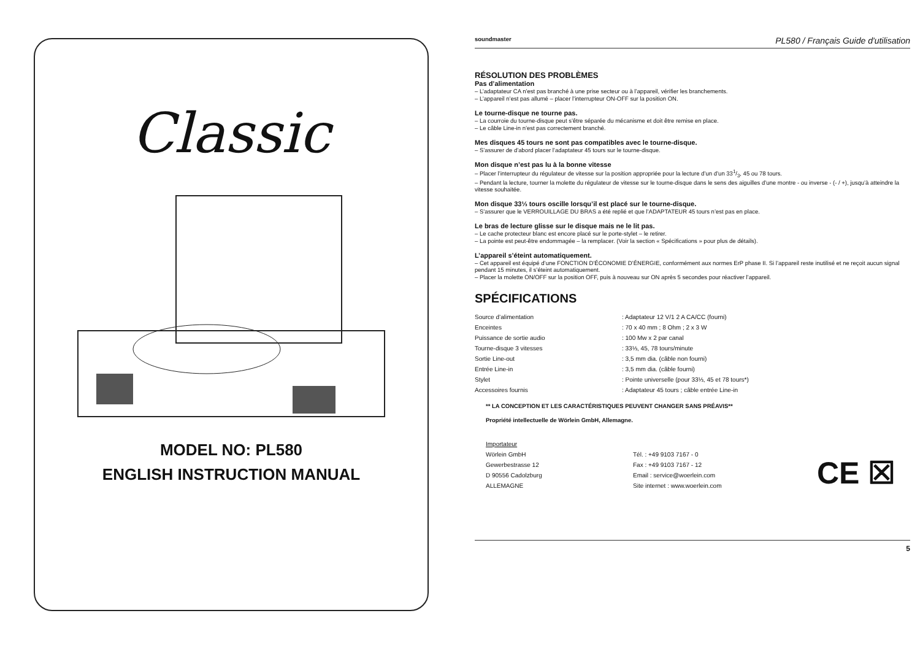Classic
MODEL NO: PL580
ENGLISH INSTRUCTION MANUAL
soundmaster PL580 / Français Guide d'utilisation
RÉSOLUTION DES PROBLÈMES
Pas d’alimentation
– L’adaptateur CA n’est pas branché à une prise secteur ou à l’appareil, vérifier les branchements.
– L’appareil n’est pas allumé – placer l’interrupteur ON-OFF sur la position ON.
Le tourne-disque ne tourne pas.
– La courroie du tourne-disque peut s’être séparée du mécanisme et doit être remise en place.
– Le câble Line-in n’est pas correctement branché.
Mes disques 45 tours ne sont pas compatibles avec le tourne-disque.
– S’assurer de d’abord placer l’adaptateur 45 tours sur le tourne-disque.
Mon disque n’est pas lu à la bonne vitesse
– Placer l’interrupteur du régulateur de vitesse sur la position appropriée pour la lecture d’un d’un 331/3, 45 ou 78 tours.
– Pendant la lecture, tourner la molette du régulateur de vitesse sur le tourne-disque dans le sens des aiguilles d’une montre - ou inverse - (- / +), jusqu’à atteindre la vitesse souhaitée.
Mon disque 33⅓ tours oscille lorsqu’il est placé sur le tourne-disque.
– S’assurer que le VERROUILLAGE DU BRAS a été replié et que l’ADAPTATEUR 45 tours n’est pas en place.
Le bras de lecture glisse sur le disque mais ne le lit pas.
– Le cache protecteur blanc est encore placé sur le porte-stylet – le retirer.
– La pointe est peut-être endommagée – la remplacer. (Voir la section « Spécifications » pour plus de détails).
L’appareil s’éteint automatiquement.
– Cet appareil est équipé d’une FONCTION D’ÉCONOMIE D’ÉNERGIE, conformément aux normes ErP phase II. Si l’appareil reste inutilisé et ne reçoit aucun signal pendant 15 minutes, il s’éteint automatiquement.
– Placer la molette ON/OFF sur la position OFF, puis à nouveau sur ON après 5 secondes pour réactiver l’appareil.
SPÉCIFICATIONS
| Source d’alimentation | : Adaptateur 12 V/1 2 A CA/CC (fourni) |
| Enceintes | : 70 x 40 mm ; 8 Ohm ; 2 x 3 W |
| Puissance de sortie audio | : 100 Mw x 2 par canal |
| Tourne-disque 3 vitesses | : 33⅓, 45, 78 tours/minute |
| Sortie Line-out | : 3,5 mm dia. (câble non fourni) |
| Entrée Line-in | : 3,5 mm dia. (câble fourni) |
| Stylet | : Pointe universelle (pour 33⅓, 45 et 78 tours*) |
| Accessoires fournis | : Adaptateur 45 tours ; câble entrée Line-in |
** LA CONCEPTION ET LES CARACTÉRISTIQUES PEUVENT CHANGER SANS PRÉAVIS**
Propriété intellectuelle de Wörlein GmbH, Allemagne.
| Importateur | |
| Wörlein GmbH | Tél. : +49 9103 7167 - 0 |
| Gewerbestrasse 12 | Fax : +49 9103 7167 - 12 |
| D 90556 Cadolzburg | Email : service@woerlein.com |
| ALLEMAGNE | Site internet : www.woerlein.com |
CE ☒
5